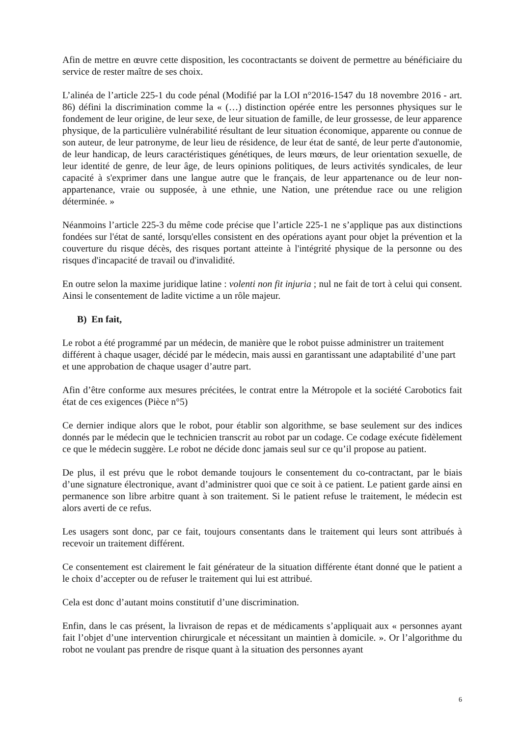Afin de mettre en œuvre cette disposition, les cocontractants se doivent de permettre au bénéficiaire du service de rester maître de ses choix.
L’alinéa de l’article 225-1 du code pénal (Modifié par la LOI n°2016-1547 du 18 novembre 2016 - art. 86) défini la discrimination comme la « (…) distinction opérée entre les personnes physiques sur le fondement de leur origine, de leur sexe, de leur situation de famille, de leur grossesse, de leur apparence physique, de la particulière vulnérabilité résultant de leur situation économique, apparente ou connue de son auteur, de leur patronyme, de leur lieu de résidence, de leur état de santé, de leur perte d'autonomie, de leur handicap, de leurs caractéristiques génétiques, de leurs mœurs, de leur orientation sexuelle, de leur identité de genre, de leur âge, de leurs opinions politiques, de leurs activités syndicales, de leur capacité à s'exprimer dans une langue autre que le français, de leur appartenance ou de leur non-appartenance, vraie ou supposée, à une ethnie, une Nation, une prétendue race ou une religion déterminée. »
Néanmoins l’article 225-3 du même code précise que l’article 225-1 ne s’applique pas aux distinctions fondées sur l'état de santé, lorsqu'elles consistent en des opérations ayant pour objet la prévention et la couverture du risque décès, des risques portant atteinte à l'intégrité physique de la personne ou des risques d'incapacité de travail ou d'invalidité.
En outre selon la maxime juridique latine : volenti non fit injuria ; nul ne fait de tort à celui qui consent. Ainsi le consentement de ladite victime a un rôle majeur.
B) En fait,
Le robot a été programmé par un médecin, de manière que le robot puisse administrer un traitement différent à chaque usager, décidé par le médecin, mais aussi en garantissant une adaptabilité d’une part et une approbation de chaque usager d’autre part.
Afin d’être conforme aux mesures précitées, le contrat entre la Métropole et la société Carobotics fait état de ces exigences (Pièce n°5)
Ce dernier indique alors que le robot, pour établir son algorithme, se base seulement sur des indices donnés par le médecin que le technicien transcrit au robot par un codage. Ce codage exécute fidèlement ce que le médecin suggère. Le robot ne décide donc jamais seul sur ce qu’il propose au patient.
De plus, il est prévu que le robot demande toujours le consentement du co-contractant, par le biais d’une signature électronique, avant d’administrer quoi que ce soit à ce patient. Le patient garde ainsi en permanence son libre arbitre quant à son traitement. Si le patient refuse le traitement, le médecin est alors averti de ce refus.
Les usagers sont donc, par ce fait, toujours consentants dans le traitement qui leurs sont attribués à recevoir un traitement différent.
Ce consentement est clairement le fait générateur de la situation différente étant donné que le patient a le choix d’accepter ou de refuser le traitement qui lui est attribué.
Cela est donc d’autant moins constitutif d’une discrimination.
Enfin, dans le cas présent, la livraison de repas et de médicaments s’appliquait aux « personnes ayant fait l’objet d’une intervention chirurgicale et nécessitant un maintien à domicile. ». Or l’algorithme du robot ne voulant pas prendre de risque quant à la situation des personnes ayant
6